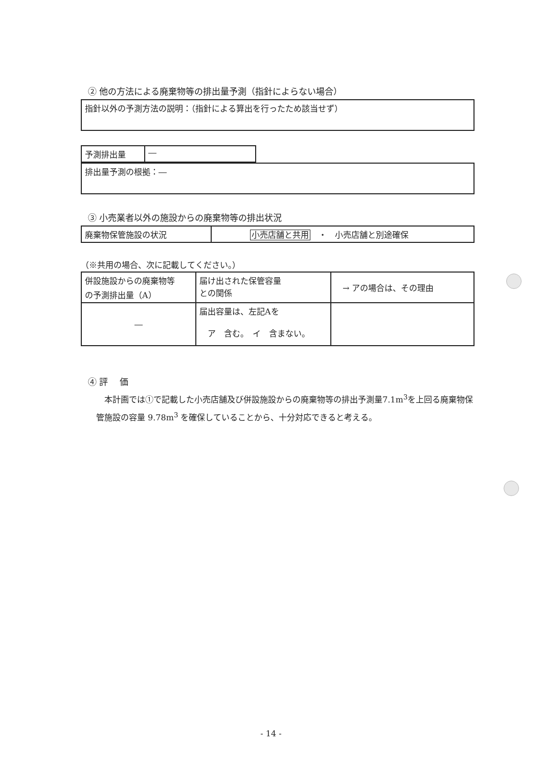② 他の方法による廃棄物等の排出量予測（指針によらない場合）
| 指針以外の予測方法の説明：（指針による算出を行ったため該当せず） |
| 予測排出量 | ― |
| 排出量予測の根拠：― |
③ 小売業者以外の施設からの廃棄物等の排出状況
| 廃棄物保管施設の状況 | 小売店舗と共用 ・ 小売店舗と別途確保 |
（※共用の場合、次に記載してください。）
| 併設施設からの廃棄物等 の予測排出量（A） | 届け出された保管容量 との関係 | → アの場合は、その理由 |
| ― | 届出容量は、左記Aを ア 含む。 イ 含まない。 | |
④ 評　 価
　本計画では①で記載した小売店舗及び併設施設からの廃棄物等の排出予測量7.1m<sup>3</sup>を上回る廃棄物保管施設の容量 9.78m<sup>3</sup> を確保していることから、十分対応できると考える。
- 14 -